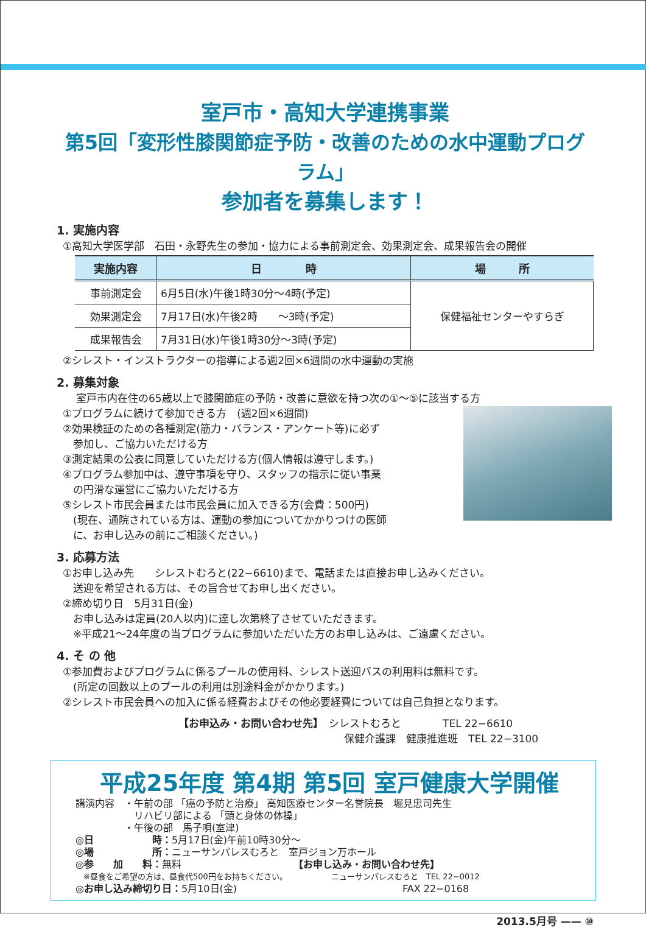室戸市・高知大学連携事業
第5回「変形性膝関節症予防・改善のための水中運動プログラム」
参加者を募集します！
1. 実施内容
①高知大学医学部　石田・永野先生の参加・協力による事前測定会、効果測定会、成果報告会の開催
| 実施内容 | 日 時 | 場 所 |
| --- | --- | --- |
| 事前測定会 | 6月5日(水)午後1時30分～4時(予定) | 保健福祉センターやすらぎ |
| 効果測定会 | 7月17日(水)午後2時 ～3時(予定) | |
| 成果報告会 | 7月31日(水)午後1時30分～3時(予定) | |
②シレスト・インストラクターの指導による週2回×6週間の水中運動の実施
2. 募集対象
室戸市内在住の65歳以上で膝関節症の予防・改善に意欲を持つ次の①～⑤に該当する方
①プログラムに続けて参加できる方　(週2回×6週間)
②効果検証のための各種測定(筋力・バランス・アンケート等)に必ず
　参加し、ご協力いただける方
③測定結果の公表に同意していただける方(個人情報は遵守します。)
④プログラム参加中は、遵守事項を守り、スタッフの指示に従い事業
　の円滑な運営にご協力いただける方
⑤シレスト市民会員または市民会員に加入できる方(会費：500円)
　(現在、通院されている方は、運動の参加についてかかりつけの医師
　に、お申し込みの前にご相談ください。)
3. 応募方法
①お申し込み先　　シレストむろと(22−6610)まで、電話または直接お申し込みください。
　送迎を希望される方は、その旨合せてお申し出ください。
②締め切り日　5月31日(金)
　お申し込みは定員(20人以内)に達し次第終了させていただきます。
　※平成21～24年度の当プログラムに参加いただいた方のお申し込みは、ご遠慮ください。
4. そ の 他
①参加費およびプログラムに係るプールの使用料、シレスト送迎バスの利用料は無料です。
　(所定の回数以上のプールの利用は別途料金がかかります。)
②シレスト市民会員への加入に係る経費およびその他必要経費については自己負担となります。
【お申込み・お問い合わせ先】　シレストむろと　　　　TEL 22−6610
保健介護課　健康推進班　TEL 22−3100
平成25年度 第4期 第5回 室戸健康大学開催
講演内容　・午前の部 「癌の予防と治療」 高知医療センター名誉院長　堀見忠司先生
　　　　　　リハビリ部による 「頭と身体の体操」
　　　　　・午後の部　馬子唄(室津)
◎日　　　　　　時：5月17日(金)午前10時30分～
◎場　　　　　　所：ニューサンパレスむろと　室戸ジョン万ホール
◎参　　加　　料：無料　　　　　　　　　　　　【お申し込み・お問い合わせ先】
　※昼食をご希望の方は、昼食代500円をお持ちください。　　　　　　ニューサンパレスむろと　TEL 22−0012
◎お申し込み締切り日：5月10日(金)　　　　　　　　　　　　　　　　　FAX 22−0168
2013.5月号 —— ⑩